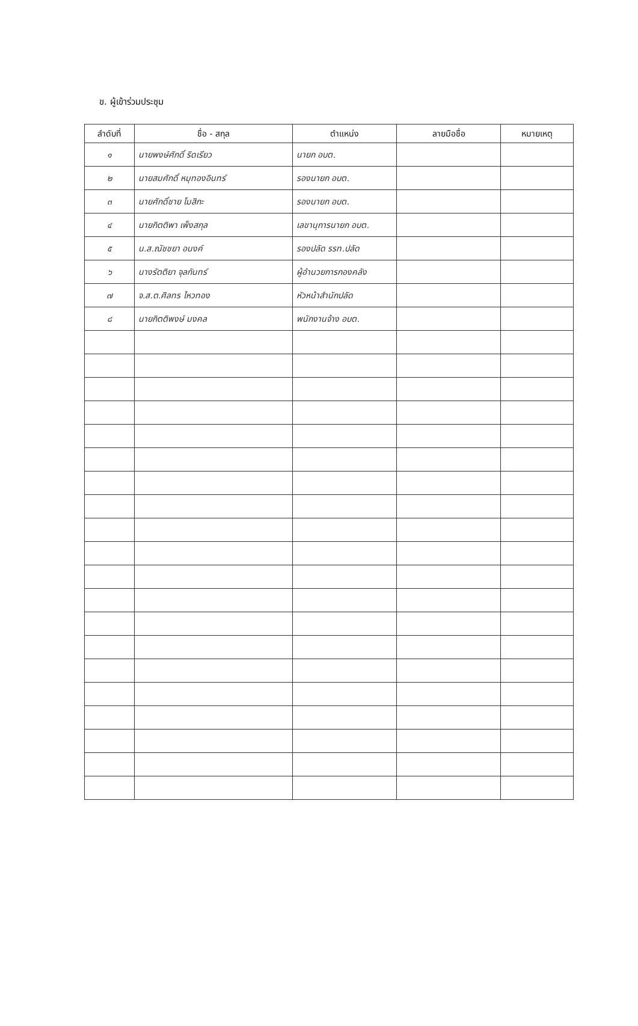ข. ผู้เข้าร่วมประชุม
| ลำดับที่ | ชื่อ - สกุล | ตำแหน่ง | ลายมือชื่อ | หมายเหตุ |
| --- | --- | --- | --- | --- |
| ๑ | นายพงษ์ศักดิ์ ริดเรียว | นายก อบต. | | |
| ๒ | นายสมศักดิ์ หมุทองอินทร์ | รองนายก อบต. | | |
| ๓ | นายศักดิ์ชาย โมสิกะ | รองนายก อบต. | | |
| ๔ | นายกิตติพา เพ็งสกุล | เลขานุการนายก อบต. | | |
| ๕ | น.ส.ณัชชยา อนงค์ | รองปลัด รรท.ปลัด | | |
| ๖ | นางรัตติยา จุลกันทร์ | ผู้อำนวยการกองคลัง | | |
| ๗ | จ.ส.ต.ศิลทร ไหวทอง | หัวหน้าสำนักปลัด | | |
| ๘ | นายกิตติพงษ์ มงคล | พนักงานจ้าง อบต. | | |